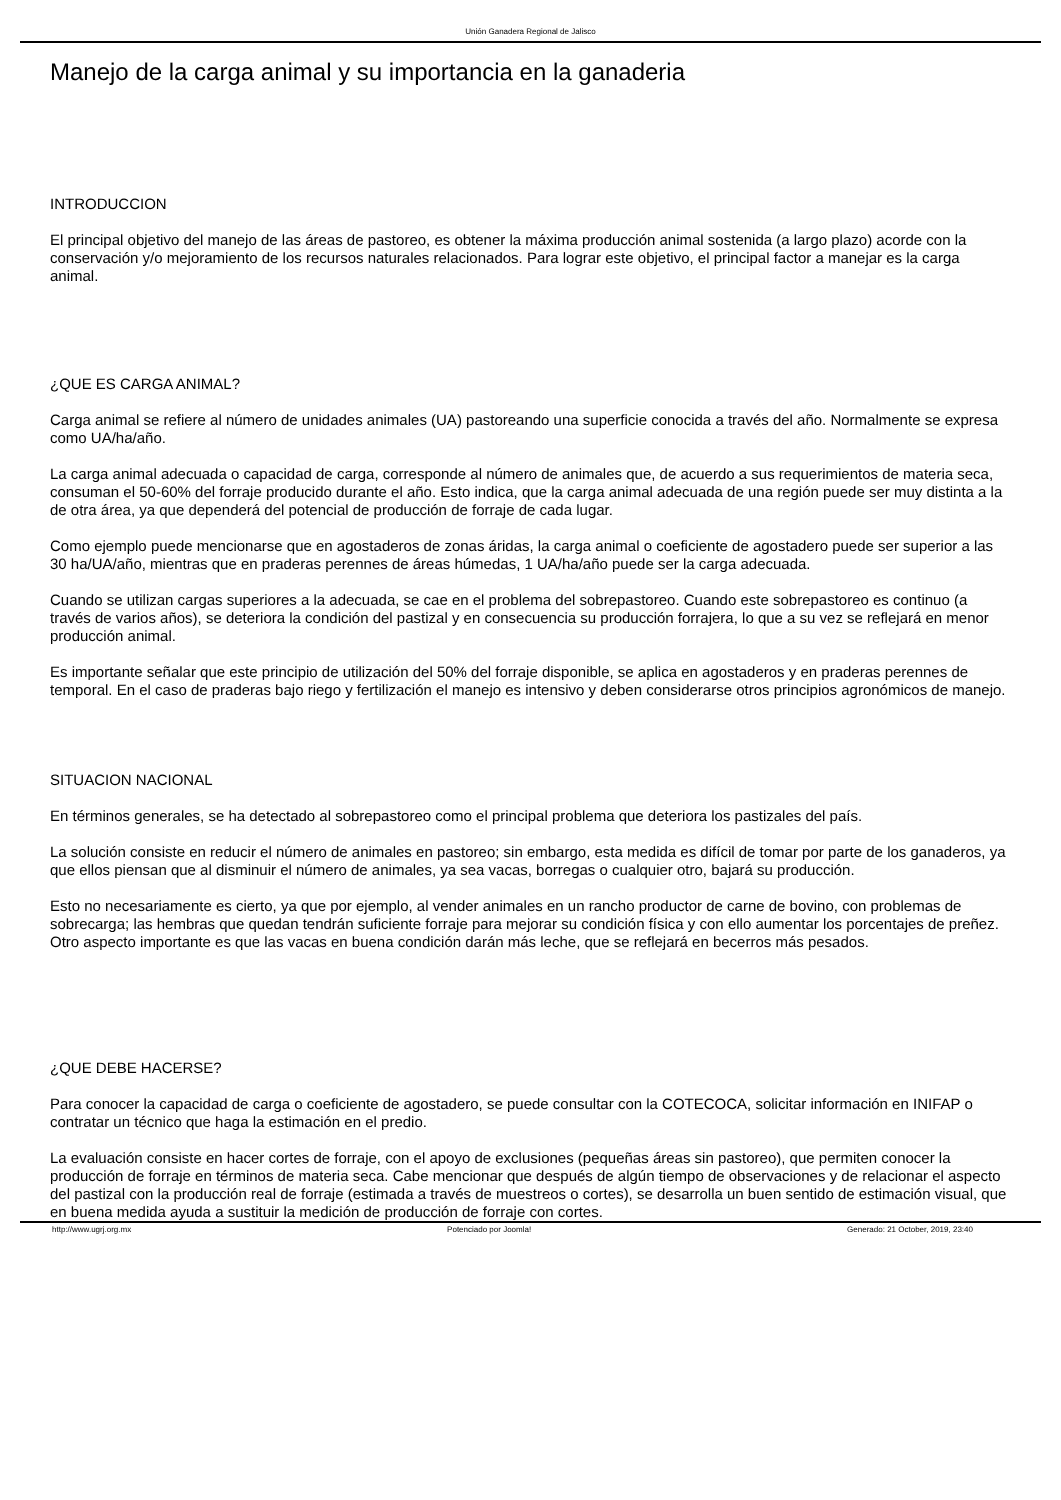Unión Ganadera Regional de Jalisco
Manejo de la carga animal y su importancia en la ganaderia
INTRODUCCION
El principal objetivo del manejo de las áreas de pastoreo, es obtener la máxima producción animal sostenida (a largo plazo) acorde con la conservación y/o mejoramiento de los recursos naturales relacionados. Para lograr este objetivo, el principal factor a manejar es la carga animal.
¿QUE ES CARGA ANIMAL?
Carga animal se refiere al número de unidades animales (UA) pastoreando una superficie conocida a través del año. Normalmente se expresa como UA/ha/año.
La carga animal adecuada o capacidad de carga, corresponde al número de animales que, de acuerdo a sus requerimientos de materia seca, consuman el 50-60% del forraje producido durante el año. Esto indica, que la carga animal adecuada de una región puede ser muy distinta a la de otra área, ya que dependerá del potencial de producción de forraje de cada lugar.
Como ejemplo puede mencionarse que en agostaderos de zonas áridas, la carga animal o coeficiente de agostadero puede ser superior a las 30 ha/UA/año, mientras que en praderas perennes de áreas húmedas, 1 UA/ha/año puede ser la carga adecuada.
Cuando se utilizan cargas superiores a la adecuada, se cae en el problema del sobrepastoreo. Cuando este sobrepastoreo es continuo (a través de varios años), se deteriora la condición del pastizal y en consecuencia su producción forrajera, lo que a su vez se reflejará en menor producción animal.
Es importante señalar que este principio de utilización del 50% del forraje disponible, se aplica en agostaderos y en praderas perennes de temporal. En el caso de praderas bajo riego y fertilización el manejo es intensivo y deben considerarse otros principios agronómicos de manejo.
SITUACION NACIONAL
En términos generales, se ha detectado al sobrepastoreo como el principal problema que deteriora los pastizales del país.
La solución consiste en reducir el número de animales en pastoreo; sin embargo, esta medida es difícil de tomar por parte de los ganaderos, ya que ellos piensan que al disminuir el número de animales, ya sea vacas, borregas o cualquier otro, bajará su producción.
Esto no necesariamente es cierto, ya que por ejemplo, al vender animales en un rancho productor de carne de bovino, con problemas de sobrecarga; las hembras que quedan tendrán suficiente forraje para mejorar su condición física y con ello aumentar los porcentajes de preñez. Otro aspecto importante es que las vacas en buena condición darán más leche, que se reflejará en becerros más pesados.
¿QUE DEBE HACERSE?
Para conocer la capacidad de carga o coeficiente de agostadero, se puede consultar con la COTECOCA, solicitar información en INIFAP o contratar un técnico que haga la estimación en el predio.
La evaluación consiste en hacer cortes de forraje, con el apoyo de exclusiones (pequeñas áreas sin pastoreo), que permiten conocer la producción de forraje en términos de materia seca. Cabe mencionar que después de algún tiempo de observaciones y de relacionar el aspecto del pastizal con la producción real de forraje (estimada a través de muestreos o cortes), se desarrolla un buen sentido de estimación visual, que en buena medida ayuda a sustituir la medición de producción de forraje con cortes.
http://www.ugrj.org.mx Potenciado por Joomla! Generado: 21 October, 2019, 23:40